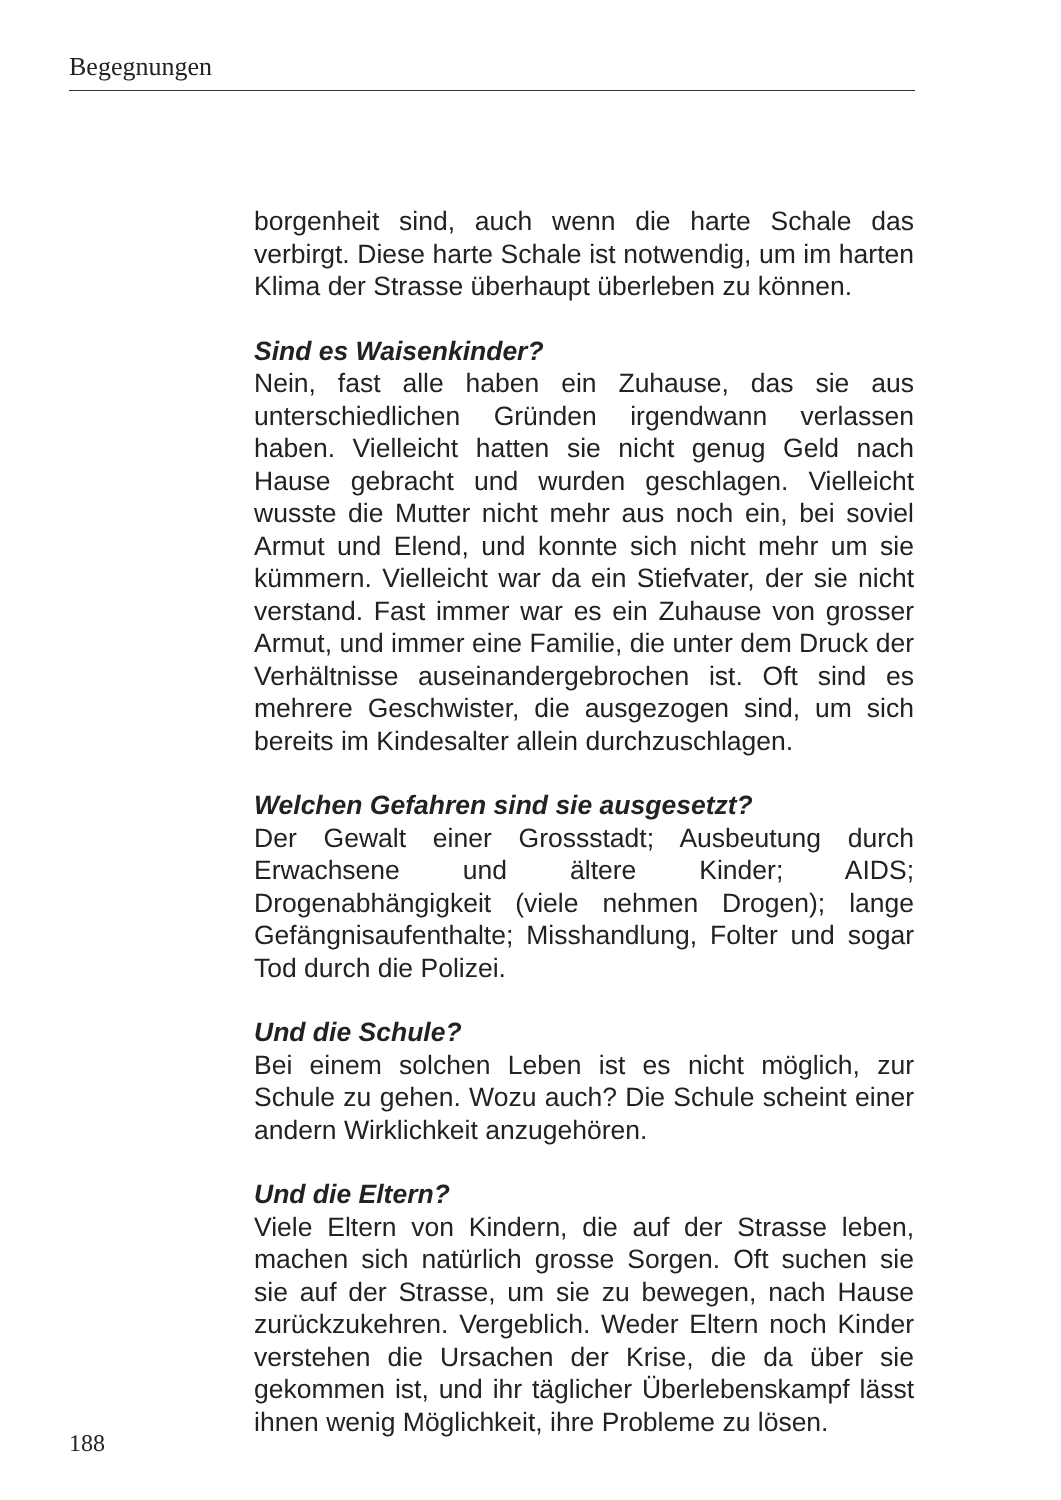Begegnungen
borgenheit sind, auch wenn die harte Schale das verbirgt. Diese harte Schale ist notwendig, um im harten Klima der Strasse überhaupt überleben zu können.
Sind es Waisenkinder?
Nein, fast alle haben ein Zuhause, das sie aus unterschiedlichen Gründen irgendwann verlassen haben. Vielleicht hatten sie nicht genug Geld nach Hause gebracht und wurden geschlagen. Vielleicht wusste die Mutter nicht mehr aus noch ein, bei soviel Armut und Elend, und konnte sich nicht mehr um sie kümmern. Vielleicht war da ein Stiefvater, der sie nicht verstand. Fast immer war es ein Zuhause von grosser Armut, und immer eine Familie, die unter dem Druck der Verhältnisse auseinandergebrochen ist. Oft sind es mehrere Geschwister, die ausgezogen sind, um sich bereits im Kindesalter allein durchzuschlagen.
Welchen Gefahren sind sie ausgesetzt?
Der Gewalt einer Grossstadt; Ausbeutung durch Erwachsene und ältere Kinder; AIDS; Drogenabhängigkeit (viele nehmen Drogen); lange Gefängnisaufenthalte; Misshandlung, Folter und sogar Tod durch die Polizei.
Und die Schule?
Bei einem solchen Leben ist es nicht möglich, zur Schule zu gehen. Wozu auch? Die Schule scheint einer andern Wirklichkeit anzugehören.
Und die Eltern?
Viele Eltern von Kindern, die auf der Strasse leben, machen sich natürlich grosse Sorgen. Oft suchen sie sie auf der Strasse, um sie zu bewegen, nach Hause zurückzukehren. Vergeblich. Weder Eltern noch Kinder verstehen die Ursachen der Krise, die da über sie gekommen ist, und ihr täglicher Überlebenskampf lässt ihnen wenig Möglichkeit, ihre Probleme zu lösen.
188